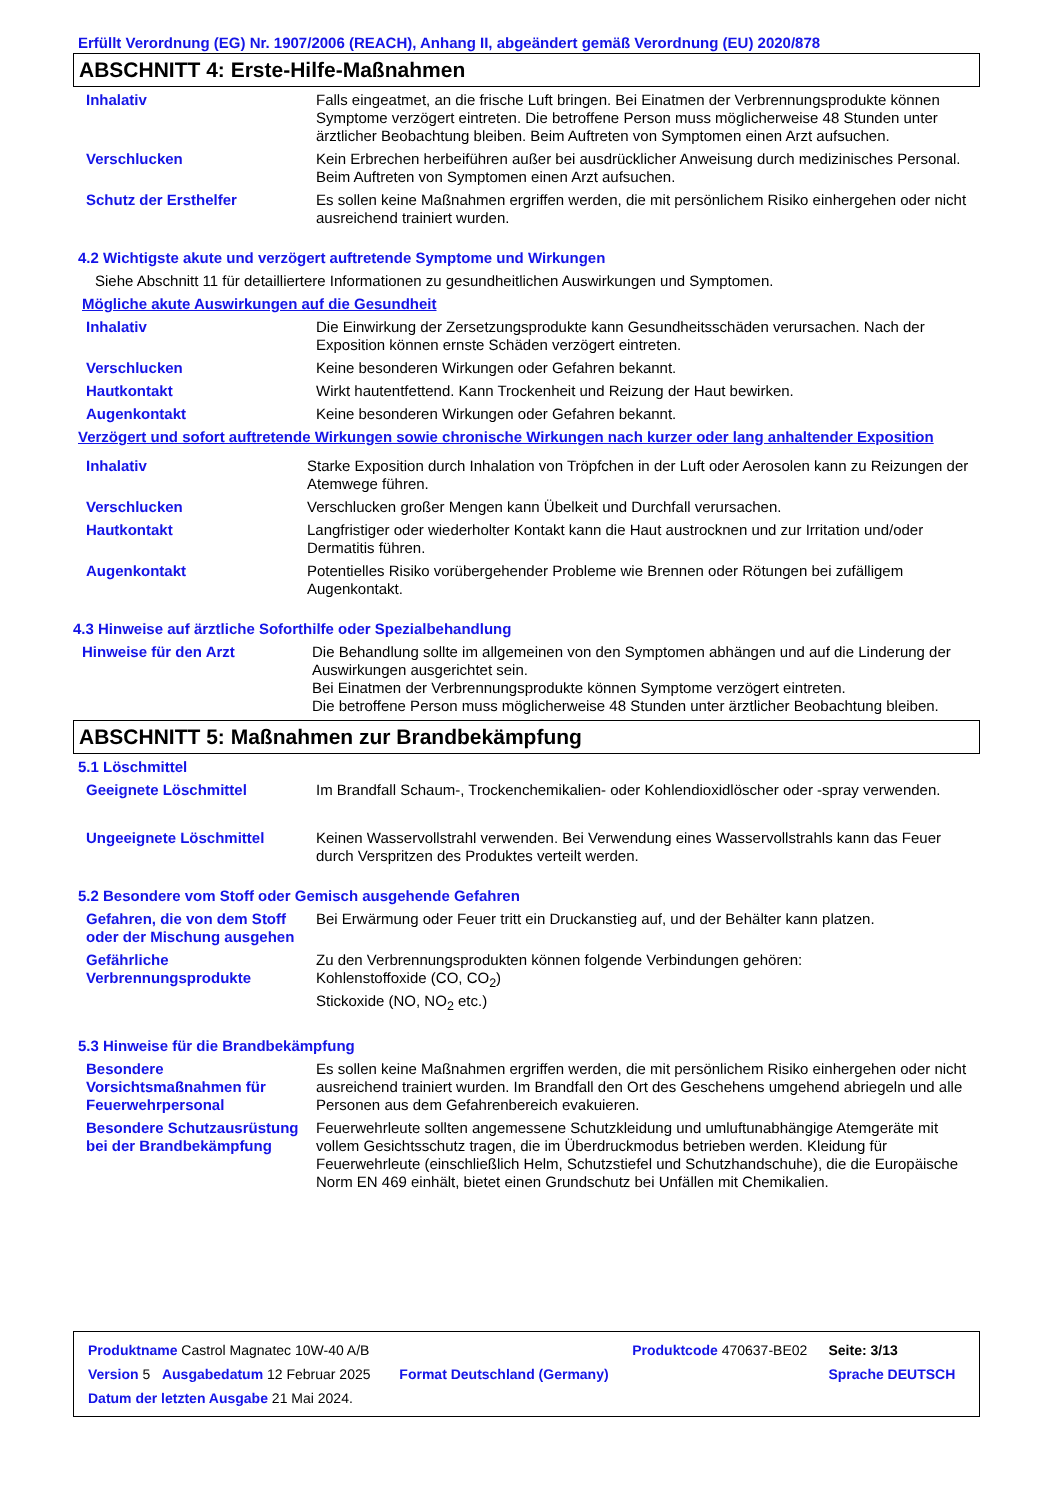Erfüllt Verordnung (EG) Nr. 1907/2006 (REACH), Anhang II, abgeändert gemäß Verordnung (EU) 2020/878
ABSCHNITT 4: Erste-Hilfe-Maßnahmen
Inhalativ Falls eingeatmet, an die frische Luft bringen. Bei Einatmen der Verbrennungsprodukte können Symptome verzögert eintreten. Die betroffene Person muss möglicherweise 48 Stunden unter ärztlicher Beobachtung bleiben. Beim Auftreten von Symptomen einen Arzt aufsuchen.
Verschlucken Kein Erbrechen herbeiführen außer bei ausdrücklicher Anweisung durch medizinisches Personal. Beim Auftreten von Symptomen einen Arzt aufsuchen.
Schutz der Ersthelfer Es sollen keine Maßnahmen ergriffen werden, die mit persönlichem Risiko einhergehen oder nicht ausreichend trainiert wurden.
4.2 Wichtigste akute und verzögert auftretende Symptome und Wirkungen
Siehe Abschnitt 11 für detailliertere Informationen zu gesundheitlichen Auswirkungen und Symptomen.
Mögliche akute Auswirkungen auf die Gesundheit
Inhalativ Die Einwirkung der Zersetzungsprodukte kann Gesundheitsschäden verursachen. Nach der Exposition können ernste Schäden verzögert eintreten.
Verschlucken Keine besonderen Wirkungen oder Gefahren bekannt.
Hautkontakt Wirkt hautentfettend. Kann Trockenheit und Reizung der Haut bewirken.
Augenkontakt Keine besonderen Wirkungen oder Gefahren bekannt.
Verzögert und sofort auftretende Wirkungen sowie chronische Wirkungen nach kurzer oder lang anhaltender Exposition
Inhalativ Starke Exposition durch Inhalation von Tröpfchen in der Luft oder Aerosolen kann zu Reizungen der Atemwege führen.
Verschlucken Verschlucken großer Mengen kann Übelkeit und Durchfall verursachen.
Hautkontakt Langfristiger oder wiederholter Kontakt kann die Haut austrocknen und zur Irritation und/oder Dermatitis führen.
Augenkontakt Potentielles Risiko vorübergehender Probleme wie Brennen oder Rötungen bei zufälligem Augenkontakt.
4.3 Hinweise auf ärztliche Soforthilfe oder Spezialbehandlung
Hinweise für den Arzt Die Behandlung sollte im allgemeinen von den Symptomen abhängen und auf die Linderung der Auswirkungen ausgerichtet sein.
Bei Einatmen der Verbrennungsprodukte können Symptome verzögert eintreten.
Die betroffene Person muss möglicherweise 48 Stunden unter ärztlicher Beobachtung bleiben.
ABSCHNITT 5: Maßnahmen zur Brandbekämpfung
5.1 Löschmittel
Geeignete Löschmittel Im Brandfall Schaum-, Trockenchemikalien- oder Kohlendioxidlöscher oder -spray verwenden.
Ungeeignete Löschmittel Keinen Wasservollstrahl verwenden. Bei Verwendung eines Wasservollstrahls kann das Feuer durch Verspritzen des Produktes verteilt werden.
5.2 Besondere vom Stoff oder Gemisch ausgehende Gefahren
Gefahren, die von dem Stoff oder der Mischung ausgehen
Bei Erwärmung oder Feuer tritt ein Druckanstieg auf, und der Behälter kann platzen.
Gefährliche Verbrennungsprodukte
Zu den Verbrennungsprodukten können folgende Verbindungen gehören:
Kohlenstoffoxide (CO, CO<sub>2</sub>)
Stickoxide (NO, NO<sub>2</sub> etc.)
5.3 Hinweise für die Brandbekämpfung
Besondere Vorsichtsmaßnahmen für Feuerwehrpersonal
Es sollen keine Maßnahmen ergriffen werden, die mit persönlichem Risiko einhergehen oder nicht ausreichend trainiert wurden. Im Brandfall den Ort des Geschehens umgehend abriegeln und alle Personen aus dem Gefahrenbereich evakuieren.
Besondere Schutzausrüstung bei der Brandbekämpfung
Feuerwehrleute sollten angemessene Schutzkleidung und umluftunabhängige Atemgeräte mit vollem Gesichtsschutz tragen, die im Überdruckmodus betrieben werden. Kleidung für Feuerwehrleute (einschließlich Helm, Schutzstiefel und Schutzhandschuhe), die die Europäische Norm EN 469 einhält, bietet einen Grundschutz bei Unfällen mit Chemikalien.
| Produktname Castrol Magnatec 10W-40 A/B | | Produktcode 470637-BE02 | Seite: 3/13 |
| Version 5 Ausgabedatum 12 Februar 2025 | Format Deutschland (Germany) | | Sprache DEUTSCH |
| Datum der letzten Ausgabe 21 Mai 2024. | | | |